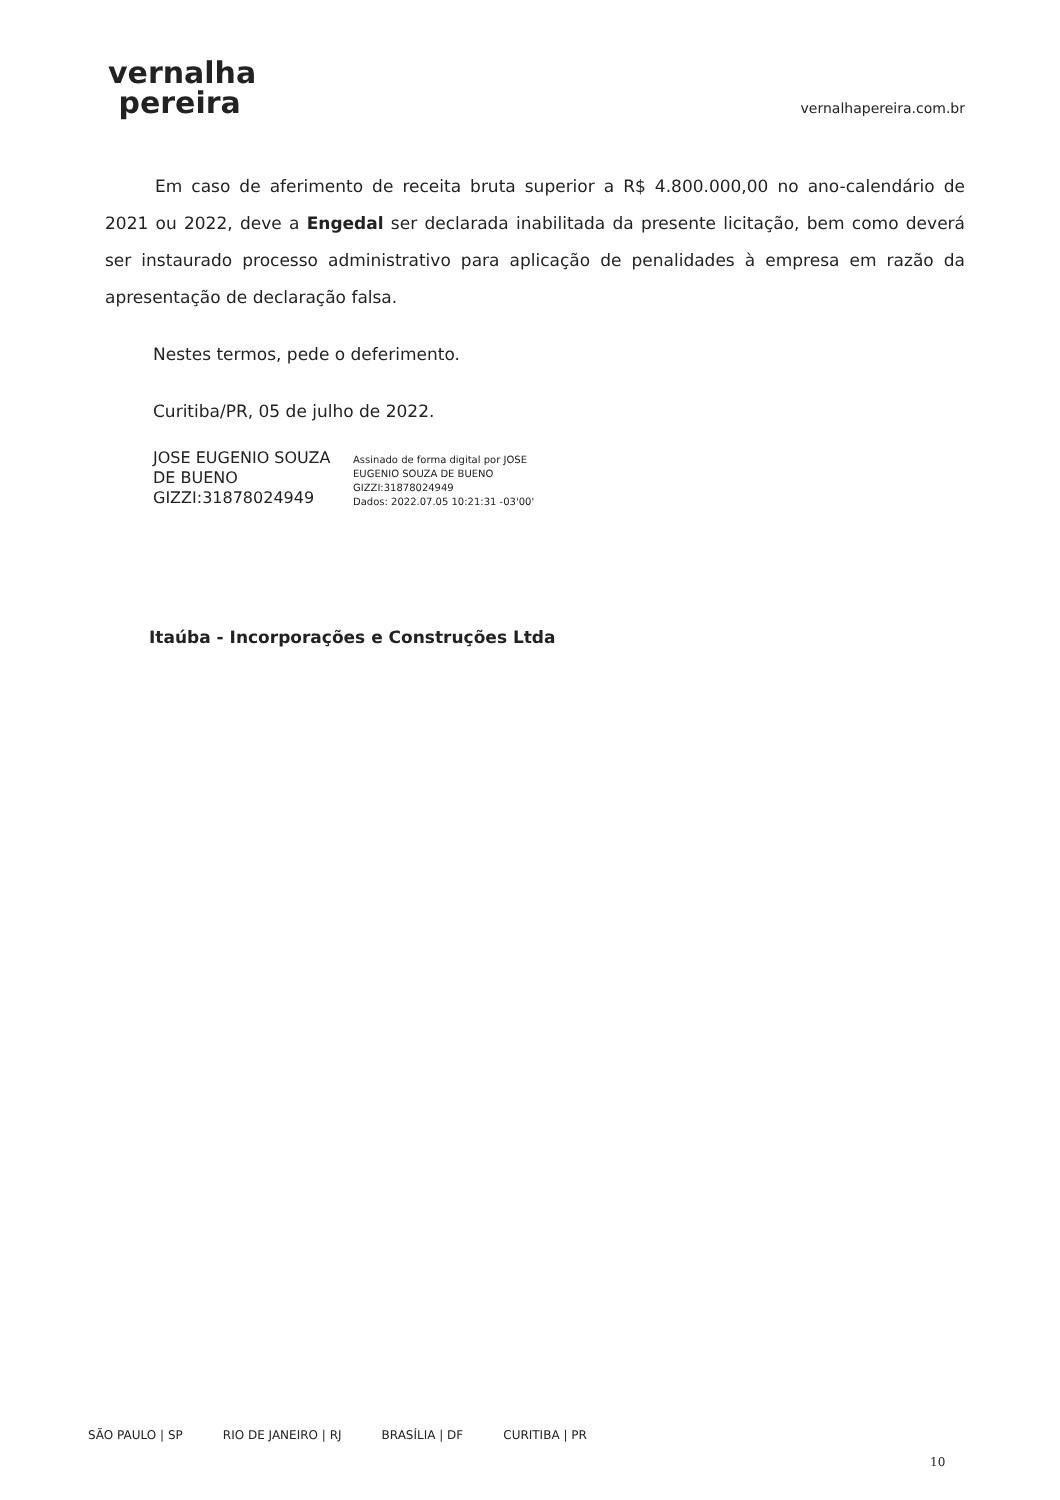vernalha
pereira
vernalhapereira.com.br
Em caso de aferimento de receita bruta superior a R$ 4.800.000,00 no ano-calendário de 2021 ou 2022, deve a Engedal ser declarada inabilitada da presente licitação, bem como deverá ser instaurado processo administrativo para aplicação de penalidades à empresa em razão da apresentação de declaração falsa.
Nestes termos, pede o deferimento.
Curitiba/PR, 05 de julho de 2022.
JOSE EUGENIO SOUZA DE BUENO GIZZI:31878024949
Assinado de forma digital por JOSE
EUGENIO SOUZA DE BUENO
GIZZI:31878024949
Dados: 2022.07.05 10:21:31 -03'00'
Itaúba - Incorporações e Construções Ltda
SÃO PAULO | SP RIO DE JANEIRO | RJ BRASÍLIA | DF CURITIBA | PR
10